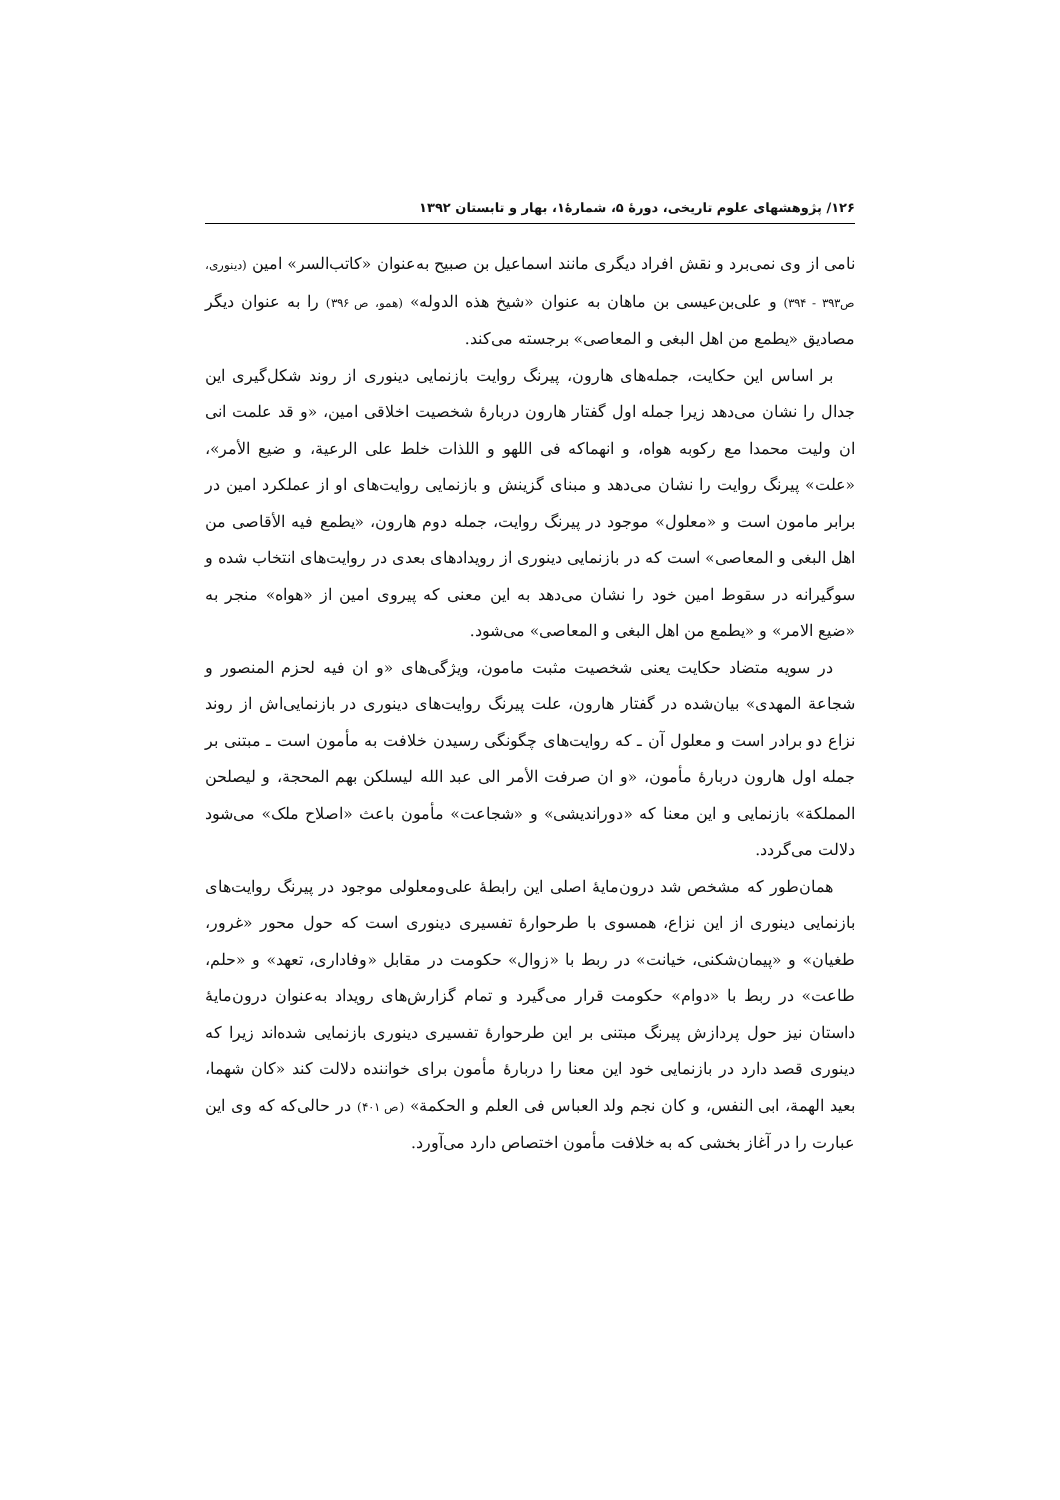۱۲۶/ پژوهشهای علوم تاریخی، دورهٔ ۵، شمارهٔ۱، بهار و تابستان ۱۳۹۲
نامی از وی نمی‌برد و نقش افراد دیگری مانند اسماعیل بن صبیح به‌عنوان «کاتب‌السر» امین (دینوری، ص۳۹۳ - ۳۹۴) و علی‌بن‌عیسی بن ماهان به عنوان «شیخ هذه الدوله» (همو، ص ۳۹۶) را به عنوان دیگر مصادیق «یطمع من اهل البغی و المعاصی» برجسته می‌کند.
بر اساس این حکایت، جمله‌های هارون، پیرنگ روایت بازنمایی دینوری از روند شکل‌گیری این جدال را نشان می‌دهد زیرا جمله اول گفتار هارون دربارهٔ شخصیت اخلاقی امین، «و قد علمت انی ان ولیت محمدا مع رکوبه هواه، و انهماکه فی اللهو و اللذات خلط علی الرعیة، و ضیع الأمر»، «علت» پیرنگ روایت را نشان می‌دهد و مبنای گزینش و بازنمایی روایت‌های او از عملکرد امین در برابر مامون است و «معلول» موجود در پیرنگ روایت، جمله دوم هارون، «یطمع فیه الأقاصی من اهل البغی و المعاصی» است که در بازنمایی دینوری از رویدادهای بعدی در روایت‌های انتخاب شده و سوگیرانه در سقوط امین خود را نشان می‌دهد به این معنی که پیروی امین از «هواه» منجر به «ضیع الامر» و «یطمع من اهل البغی و المعاصی» می‌شود.
در سویه متضاد حکایت یعنی شخصیت مثبت مامون، ویژگی‌های «و ان فیه لحزم المنصور و شجاعة المهدی» بیان‌شده در گفتار هارون، علت پیرنگ روایت‌های دینوری در بازنمایی‌اش از روند نزاع دو برادر است و معلول آن ـ که روایت‌های چگونگی رسیدن خلافت به مأمون است ـ مبتنی بر جمله اول هارون دربارهٔ مأمون، «و ان صرفت الأمر الی عبد الله لیسلکن بهم المحجة، و لیصلحن المملکة» بازنمایی و این معنا که «دوراندیشی» و «شجاعت» مأمون باعث «اصلاح ملک» می‌شود دلالت می‌گردد.
همان‌طور که مشخص شد درون‌مایهٔ اصلی این رابطهٔ علی‌ومعلولی موجود در پیرنگ روایت‌های بازنمایی دینوری از این نزاع، همسوی با طرحوارهٔ تفسیری دینوری است که حول محور «غرور، طغیان» و «پیمان‌شکنی، خیانت» در ربط با «زوال» حکومت در مقابل «وفاداری، تعهد» و «حلم، طاعت» در ربط با «دوام» حکومت قرار می‌گیرد و تمام گزارش‌های رویداد به‌عنوان درون‌مایهٔ داستان نیز حول پردازش پیرنگ مبتنی بر این طرحوارهٔ تفسیری دینوری بازنمایی شده‌اند زیرا که دینوری قصد دارد در بازنمایی خود این معنا را دربارهٔ مأمون برای خواننده دلالت کند «کان شهما، بعید الهمة، ابی النفس، و کان نجم ولد العباس فی العلم و الحکمة» (ص ۴۰۱) در حالی‌که که وی این عبارت را در آغاز بخشی که به خلافت مأمون اختصاص دارد می‌آورد.